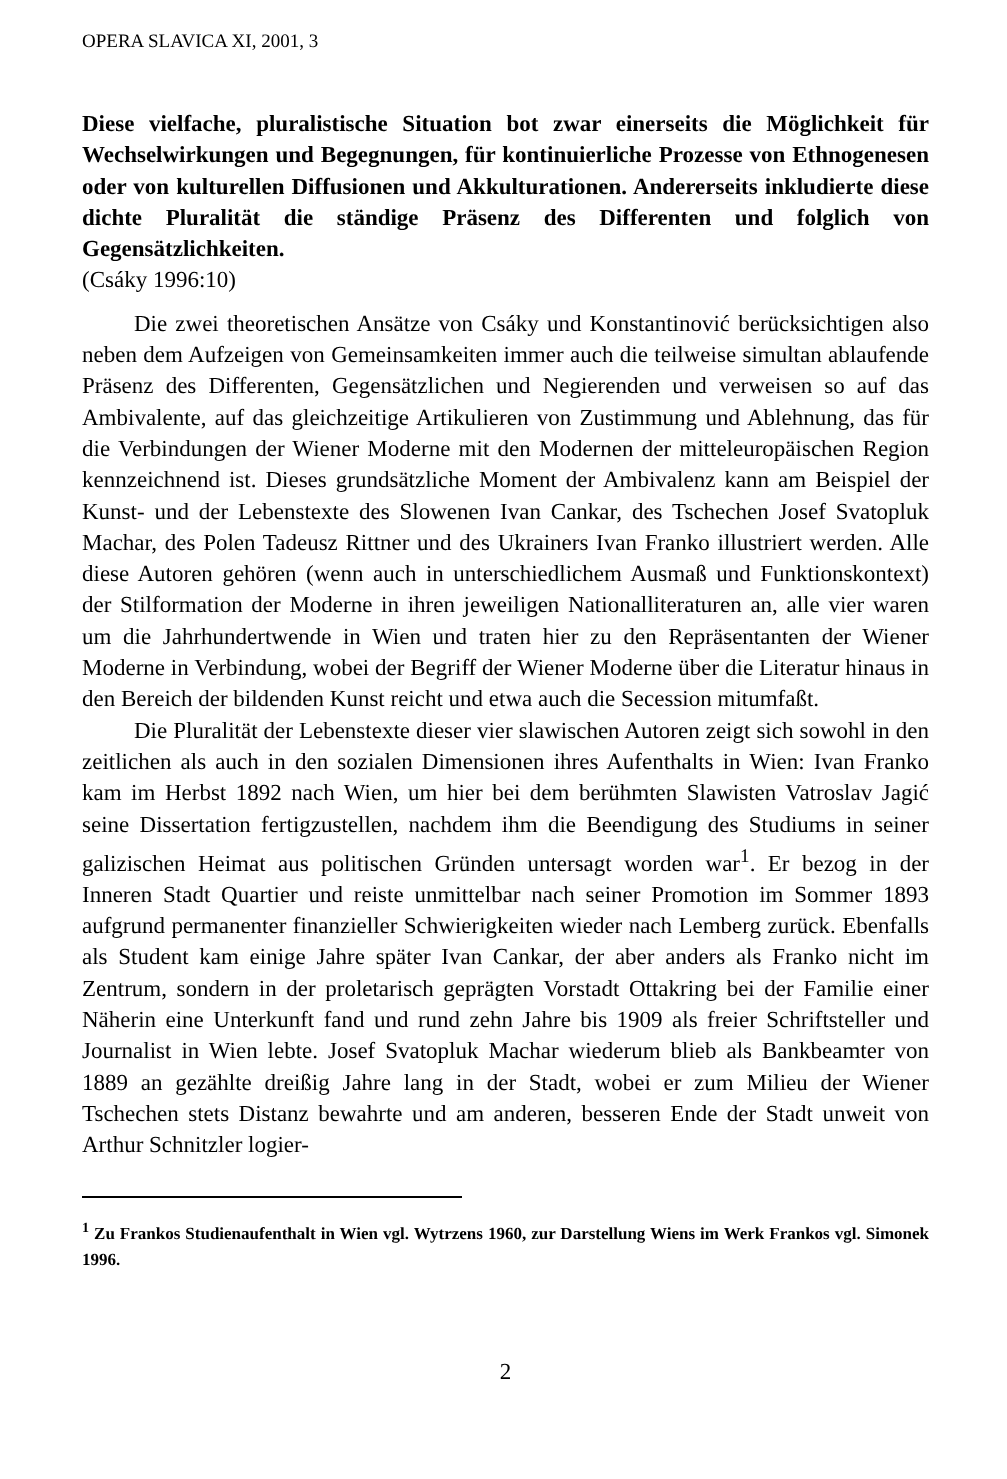OPERA SLAVICA XI, 2001, 3
Diese vielfache, pluralistische Situation bot zwar einerseits die Möglichkeit für Wechselwirkungen und Begegnungen, für kontinuierliche Prozesse von Ethnogenesen oder von kulturellen Diffusionen und Akkulturationen. Andererseits inkludierte diese dichte Pluralität die ständige Präsenz des Differenten und folglich von Gegensätzlichkeiten.
(Csáky 1996:10)
Die zwei theoretischen Ansätze von Csáky und Konstantinović berücksichtigen also neben dem Aufzeigen von Gemeinsamkeiten immer auch die teilweise simultan ablaufende Präsenz des Differenten, Gegensätzlichen und Negierenden und verweisen so auf das Ambivalente, auf das gleichzeitige Artikulieren von Zustimmung und Ablehnung, das für die Verbindungen der Wiener Moderne mit den Modernen der mitteleuropäischen Region kennzeichnend ist. Dieses grundsätzliche Moment der Ambivalenz kann am Beispiel der Kunst- und der Lebenstexte des Slowenen Ivan Cankar, des Tschechen Josef Svatopluk Machar, des Polen Tadeusz Rittner und des Ukrainers Ivan Franko illustriert werden. Alle diese Autoren gehören (wenn auch in unterschiedlichem Ausmaß und Funktionskontext) der Stilformation der Moderne in ihren jeweiligen Nationalliteraturen an, alle vier waren um die Jahrhundertwende in Wien und traten hier zu den Repräsentanten der Wiener Moderne in Verbindung, wobei der Begriff der Wiener Moderne über die Literatur hinaus in den Bereich der bildenden Kunst reicht und etwa auch die Secession mitumfaßt.
Die Pluralität der Lebenstexte dieser vier slawischen Autoren zeigt sich sowohl in den zeitlichen als auch in den sozialen Dimensionen ihres Aufenthalts in Wien: Ivan Franko kam im Herbst 1892 nach Wien, um hier bei dem berühmten Slawisten Vatroslav Jagić seine Dissertation fertigzustellen, nachdem ihm die Beendigung des Studiums in seiner galizischen Heimat aus politischen Gründen untersagt worden war<sup>1</sup>. Er bezog in der Inneren Stadt Quartier und reiste unmittelbar nach seiner Promotion im Sommer 1893 aufgrund permanenter finanzieller Schwierigkeiten wieder nach Lemberg zurück. Ebenfalls als Student kam einige Jahre später Ivan Cankar, der aber anders als Franko nicht im Zentrum, sondern in der proletarisch geprägten Vorstadt Ottakring bei der Familie einer Näherin eine Unterkunft fand und rund zehn Jahre bis 1909 als freier Schriftsteller und Journalist in Wien lebte. Josef Svatopluk Machar wiederum blieb als Bankbeamter von 1889 an gezählte dreißig Jahre lang in der Stadt, wobei er zum Milieu der Wiener Tschechen stets Distanz bewahrte und am anderen, besseren Ende der Stadt unweit von Arthur Schnitzler logier-
<sup>1</sup> Zu Frankos Studienaufenthalt in Wien vgl. Wytrzens 1960, zur Darstellung Wiens im Werk Frankos vgl. Simonek 1996.
2